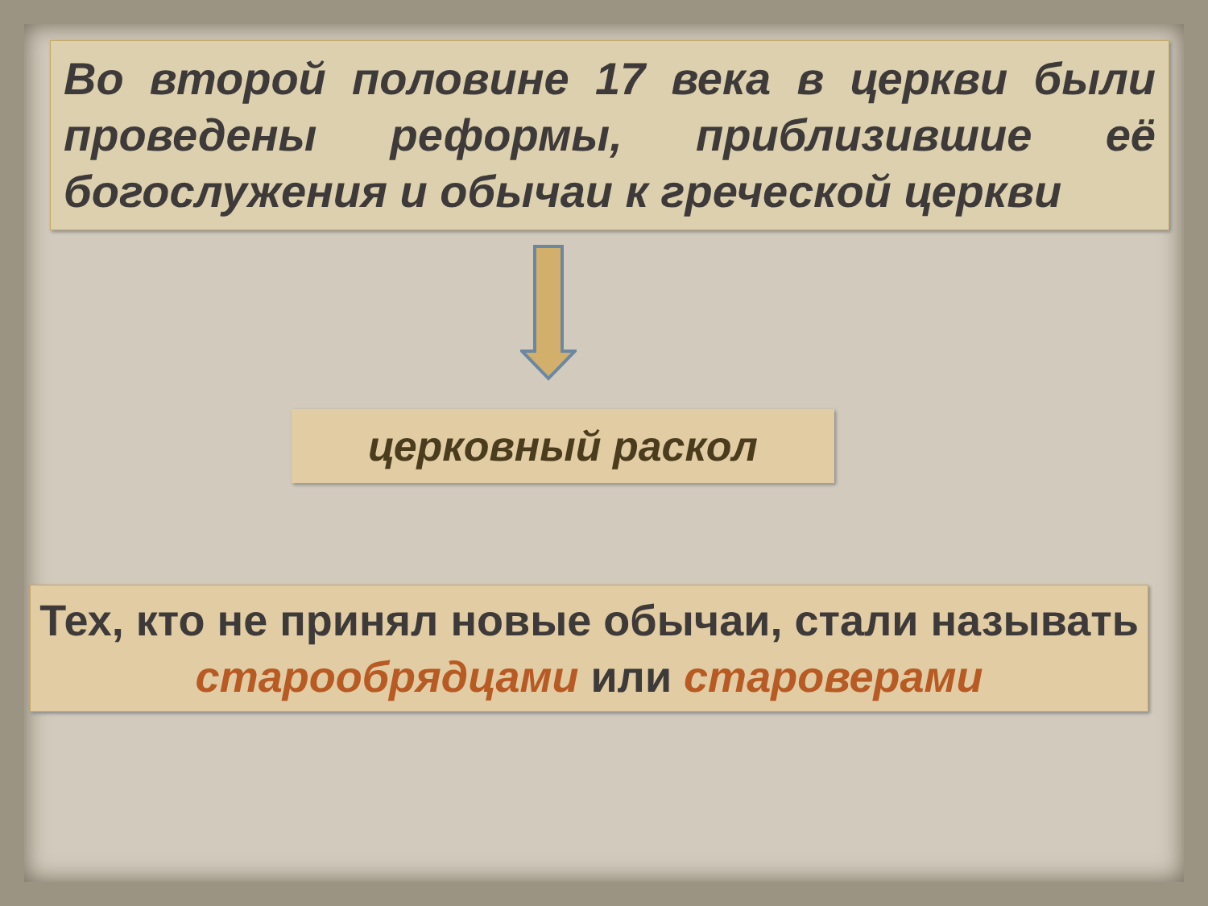Во второй половине 17 века в церкви были проведены реформы, приблизившие её богослужения и обычаи к греческой церкви
церковный раскол
Тех, кто не принял новые обычаи, стали называть старообрядцами или староверами